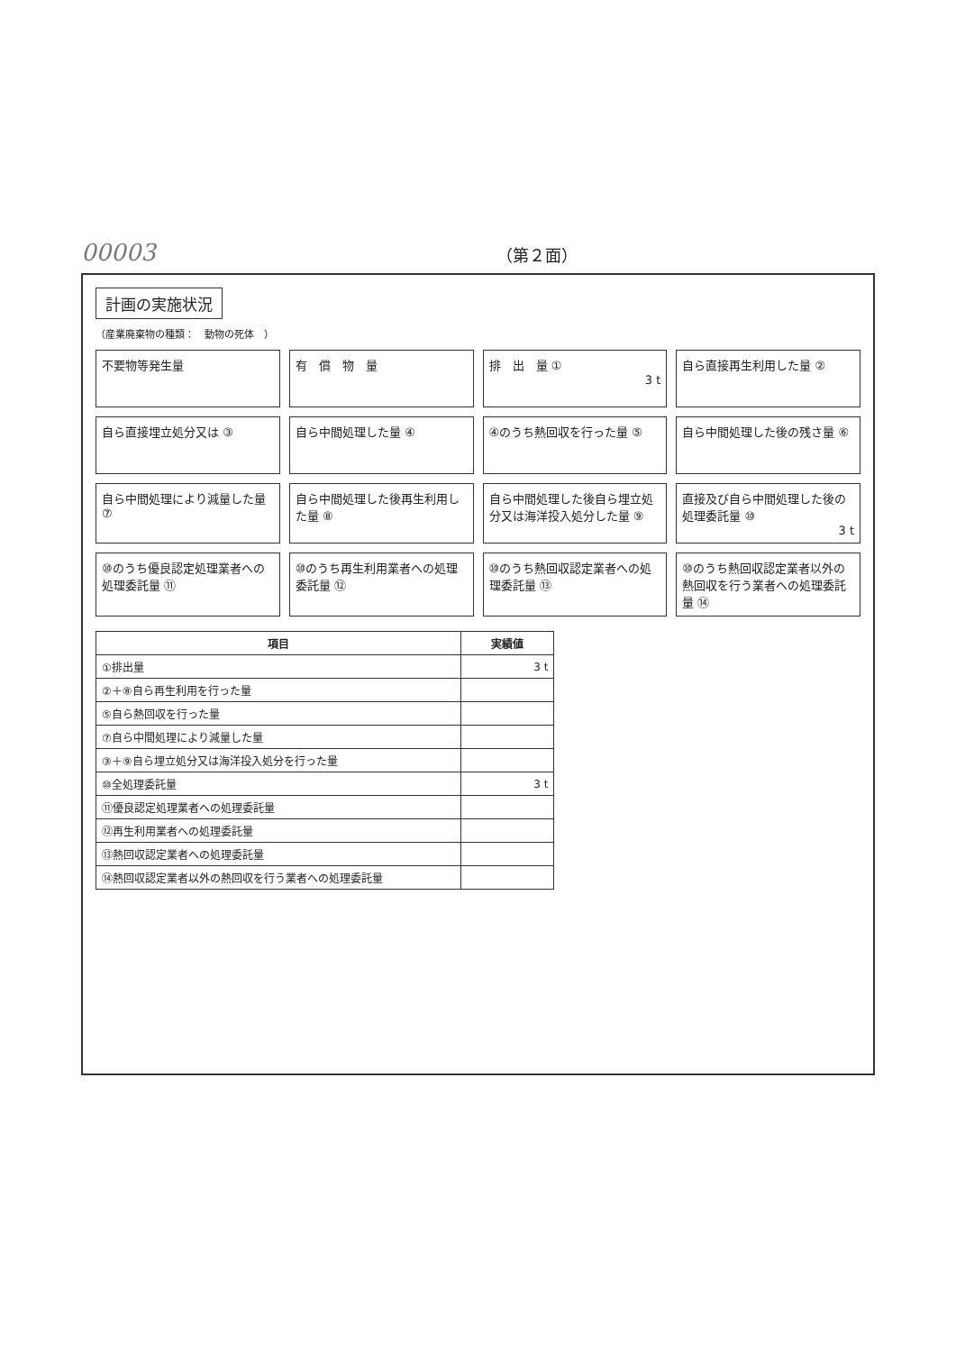00003 （第２面）
計画の実施状況
（産業廃棄物の種類：　動物の死体　）
不要物等発生量
有　償　物　量
排　出　量 ①
3 t
自ら直接再生利用した量 ②
自ら直接埋立処分又は ③
自ら中間処理した量 ④
④のうち熱回収を行った量 ⑤
自ら中間処理した後の残さ量 ⑥
自ら中間処理により減量した量 ⑦
自ら中間処理した後再生利用した量 ⑧
自ら中間処理した後自ら埋立処分又は海洋投入処分した量 ⑨
直接及び自ら中間処理した後の処理委託量 ⑩
3 t
⑩のうち優良認定処理業者への処理委託量 ⑪
⑩のうち再生利用業者への処理委託量 ⑫
⑩のうち熱回収認定業者への処理委託量 ⑬
⑩のうち熱回収認定業者以外の熱回収を行う業者への処理委託量 ⑭
| 項目 | 実績値 |
| --- | --- |
| ①排出量 | 3 t |
| ②＋⑧自ら再生利用を行った量 | |
| ⑤自ら熱回収を行った量 | |
| ⑦自ら中間処理により減量した量 | |
| ③＋⑨自ら埋立処分又は海洋投入処分を行った量 | |
| ⑩全処理委託量 | 3 t |
| ⑪優良認定処理業者への処理委託量 | |
| ⑫再生利用業者への処理委託量 | |
| ⑬熱回収認定業者への処理委託量 | |
| ⑭熱回収認定業者以外の熱回収を行う業者への処理委託量 | |